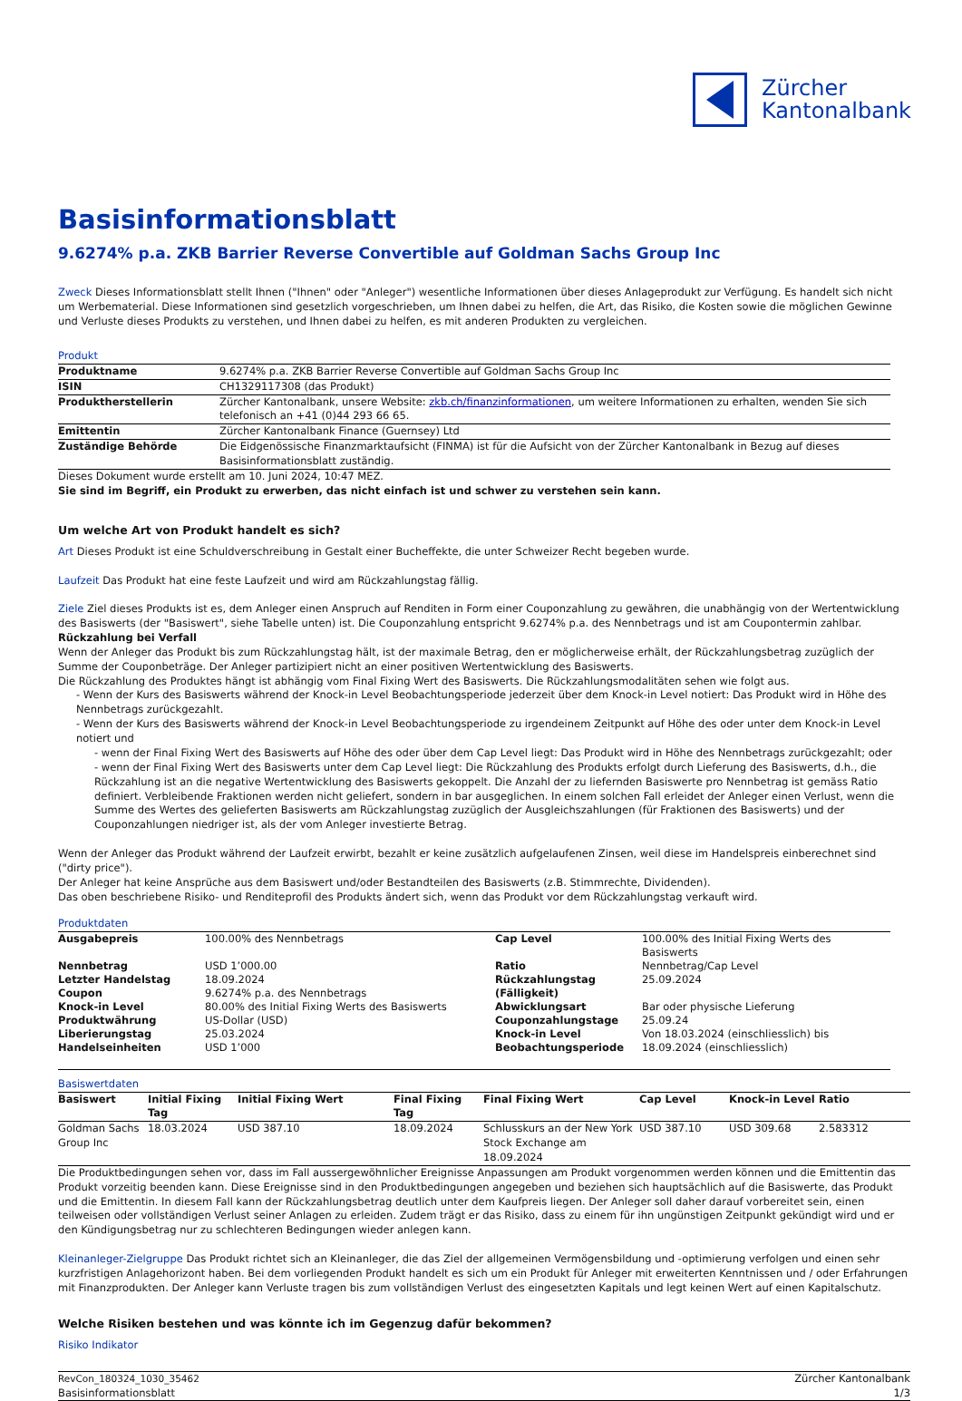Zürcher
Kantonalbank
Basisinformationsblatt
9.6274% p.a. ZKB Barrier Reverse Convertible auf Goldman Sachs Group Inc
Zweck Dieses Informationsblatt stellt Ihnen ("Ihnen" oder "Anleger") wesentliche Informationen über dieses Anlageprodukt zur Verfügung. Es handelt sich nicht um Werbematerial. Diese Informationen sind gesetzlich vorgeschrieben, um Ihnen dabei zu helfen, die Art, das Risiko, die Kosten sowie die möglichen Gewinne und Verluste dieses Produkts zu verstehen, und Ihnen dabei zu helfen, es mit anderen Produkten zu vergleichen.
Produkt
| Produktname | 9.6274% p.a. ZKB Barrier Reverse Convertible auf Goldman Sachs Group Inc |
| ISIN | CH1329117308 (das Produkt) |
| Produktherstellerin | Zürcher Kantonalbank, unsere Website: zkb.ch/finanzinformationen , um weitere Informationen zu erhalten, wenden Sie sich telefonisch an +41 (0)44 293 66 65. |
| Emittentin | Zürcher Kantonalbank Finance (Guernsey) Ltd |
| Zuständige Behörde | Die Eidgenössische Finanzmarktaufsicht (FINMA) ist für die Aufsicht von der Zürcher Kantonalbank in Bezug auf dieses Basisinformationsblatt zuständig. |
Dieses Dokument wurde erstellt am 10. Juni 2024, 10:47 MEZ.
Sie sind im Begriff, ein Produkt zu erwerben, das nicht einfach ist und schwer zu verstehen sein kann.
Um welche Art von Produkt handelt es sich?
Art Dieses Produkt ist eine Schuldverschreibung in Gestalt einer Bucheffekte, die unter Schweizer Recht begeben wurde.
Laufzeit Das Produkt hat eine feste Laufzeit und wird am Rückzahlungstag fällig.
Ziele Ziel dieses Produkts ist es, dem Anleger einen Anspruch auf Renditen in Form einer Couponzahlung zu gewähren, die unabhängig von der Wertentwicklung des Basiswerts (der "Basiswert", siehe Tabelle unten) ist. Die Couponzahlung entspricht 9.6274% p.a. des Nennbetrags und ist am Coupontermin zahlbar.
Rückzahlung bei Verfall
Wenn der Anleger das Produkt bis zum Rückzahlungstag hält, ist der maximale Betrag, den er möglicherweise erhält, der Rückzahlungsbetrag zuzüglich der Summe der Couponbeträge. Der Anleger partizipiert nicht an einer positiven Wertentwicklung des Basiswerts.
Die Rückzahlung des Produktes hängt ist abhängig vom Final Fixing Wert des Basiswerts. Die Rückzahlungsmodalitäten sehen wie folgt aus.
- Wenn der Kurs des Basiswerts während der Knock-in Level Beobachtungsperiode jederzeit über dem Knock-in Level notiert: Das Produkt wird in Höhe des Nennbetrags zurückgezahlt.
- Wenn der Kurs des Basiswerts während der Knock-in Level Beobachtungsperiode zu irgendeinem Zeitpunkt auf Höhe des oder unter dem Knock-in Level notiert und
- wenn der Final Fixing Wert des Basiswerts auf Höhe des oder über dem Cap Level liegt: Das Produkt wird in Höhe des Nennbetrags zurückgezahlt; oder
- wenn der Final Fixing Wert des Basiswerts unter dem Cap Level liegt: Die Rückzahlung des Produkts erfolgt durch Lieferung des Basiswerts, d.h., die Rückzahlung ist an die negative Wertentwicklung des Basiswerts gekoppelt. Die Anzahl der zu liefernden Basiswerte pro Nennbetrag ist gemäss Ratio definiert. Verbleibende Fraktionen werden nicht geliefert, sondern in bar ausgeglichen. In einem solchen Fall erleidet der Anleger einen Verlust, wenn die Summe des Wertes des gelieferten Basiswerts am Rückzahlungstag zuzüglich der Ausgleichszahlungen (für Fraktionen des Basiswerts) und der Couponzahlungen niedriger ist, als der vom Anleger investierte Betrag.
Wenn der Anleger das Produkt während der Laufzeit erwirbt, bezahlt er keine zusätzlich aufgelaufenen Zinsen, weil diese im Handelspreis einberechnet sind ("dirty price").
Der Anleger hat keine Ansprüche aus dem Basiswert und/oder Bestandteilen des Basiswerts (z.B. Stimmrechte, Dividenden).
Das oben beschriebene Risiko- und Renditeprofil des Produkts ändert sich, wenn das Produkt vor dem Rückzahlungstag verkauft wird.
Produktdaten
| Ausgabepreis | 100.00% des Nennbetrags | Cap Level | 100.00% des Initial Fixing Werts des Basiswerts |
| Nennbetrag | USD 1’000.00 | Ratio | Nennbetrag/Cap Level |
| Letzter Handelstag | 18.09.2024 | Rückzahlungstag (Fälligkeit) | 25.09.2024 |
| Coupon | 9.6274% p.a. des Nennbetrags | | |
| Knock-in Level | 80.00% des Initial Fixing Werts des Basiswerts | Abwicklungsart | Bar oder physische Lieferung |
| Produktwährung | US-Dollar (USD) | Couponzahlungstage | 25.09.24 |
| Liberierungstag | 25.03.2024 | Knock-in Level Beobachtungsperiode | Von 18.03.2024 (einschliesslich) bis 18.09.2024 (einschliesslich) |
| Handelseinheiten | USD 1’000 | | |
Basiswertdaten
| Basiswert | Initial Fixing Tag | Initial Fixing Wert | Final Fixing Tag | Final Fixing Wert | Cap Level | Knock-in Level | Ratio |
| --- | --- | --- | --- | --- | --- | --- | --- |
| Goldman Sachs Group Inc | 18.03.2024 | USD 387.10 | 18.09.2024 | Schlusskurs an der New York Stock Exchange am 18.09.2024 | USD 387.10 | USD 309.68 | 2.583312 |
Die Produktbedingungen sehen vor, dass im Fall aussergewöhnlicher Ereignisse Anpassungen am Produkt vorgenommen werden können und die Emittentin das Produkt vorzeitig beenden kann. Diese Ereignisse sind in den Produktbedingungen angegeben und beziehen sich hauptsächlich auf die Basiswerte, das Produkt und die Emittentin. In diesem Fall kann der Rückzahlungsbetrag deutlich unter dem Kaufpreis liegen. Der Anleger soll daher darauf vorbereitet sein, einen teilweisen oder vollständigen Verlust seiner Anlagen zu erleiden. Zudem trägt er das Risiko, dass zu einem für ihn ungünstigen Zeitpunkt gekündigt wird und er den Kündigungsbetrag nur zu schlechteren Bedingungen wieder anlegen kann.
Kleinanleger-Zielgruppe Das Produkt richtet sich an Kleinanleger, die das Ziel der allgemeinen Vermögensbildung und -optimierung verfolgen und einen sehr kurzfristigen Anlagehorizont haben. Bei dem vorliegenden Produkt handelt es sich um ein Produkt für Anleger mit erweiterten Kenntnissen und / oder Erfahrungen mit Finanzprodukten. Der Anleger kann Verluste tragen bis zum vollständigen Verlust des eingesetzten Kapitals und legt keinen Wert auf einen Kapitalschutz.
Welche Risiken bestehen und was könnte ich im Gegenzug dafür bekommen?
Risiko Indikator
RevCon_180324_1030_35462
Basisinformationsblatt
Zürcher Kantonalbank
1/3